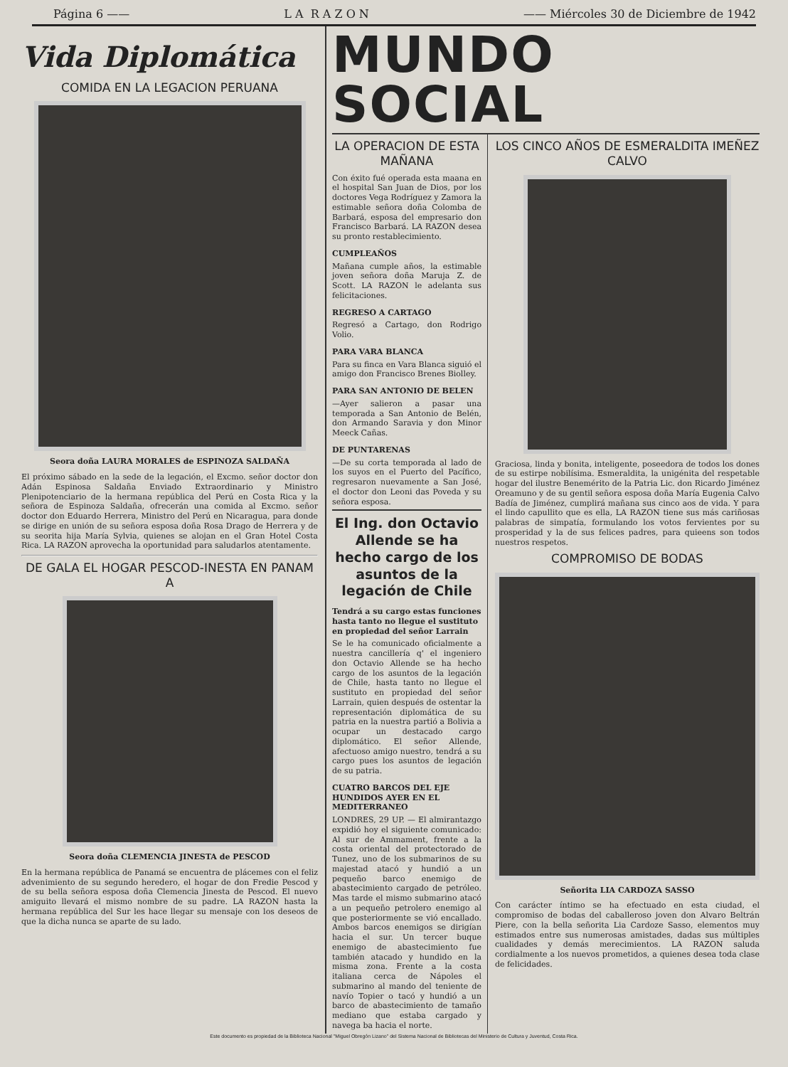Página 6 —— L A R A Z O N —— Miércoles 30 de Diciembre de 1942
Vida Diplomática
COMIDA EN LA LEGACION PERUANA
Seora doña LAURA MORALES de ESPINOZA SALDAÑA
El próximo sábado en la sede de la legación, el Excmo. señor doctor don Adán Espinosa Saldaña Enviado Extraordinario y Ministro Plenipotenciario de la hermana república del Perú en Costa Rica y la señora de Espinoza Saldaña, ofrecerán una comida al Excmo. señor doctor don Eduardo Herrera, Ministro del Perú en Nicaragua, para donde se dirige en unión de su señora esposa doña Rosa Drago de Herrera y de su seorita hija María Sylvia, quienes se alojan en el Gran Hotel Costa Rica. LA RAZON aprovecha la oportunidad para saludarlos atentamente.
DE GALA EL HOGAR PESCOD-INESTA EN PANAM A
Seora doña CLEMENCIA JINESTA de PESCOD
En la hermana república de Panamá se encuentra de plácemes con el feliz advenimiento de su segundo heredero, el hogar de don Fredie Pescod y de su bella señora esposa doña Clemencia Jinesta de Pescod. El nuevo amiguito llevará el mismo nombre de su padre. LA RAZON hasta la hermana república del Sur les hace llegar su mensaje con los deseos de que la dicha nunca se aparte de su lado.
MUNDO SOCIAL
LA OPERACION DE ESTA MAÑANA
Con éxito fué operada esta maana en el hospital San Juan de Dios, por los doctores Vega Rodríguez y Zamora la estimable señora doña Colomba de Barbará, esposa del empresario don Francisco Barbará. LA RAZON desea su pronto restablecimiento.
CUMPLEAÑOS
Mañana cumple años, la estimable joven señora doña Maruja Z. de Scott. LA RAZON le adelanta sus felicitaciones.
REGRESO A CARTAGO
Regresó a Cartago, don Rodrigo Volio.
PARA VARA BLANCA
Para su finca en Vara Blanca siguió el amigo don Francisco Brenes Biolley.
PARA SAN ANTONIO DE BELEN
—Ayer salieron a pasar una temporada a San Antonio de Belén, don Armando Saravia y don Minor Meeck Cañas.
DE PUNTARENAS
—De su corta temporada al lado de los suyos en el Puerto del Pacífico, regresaron nuevamente a San José, el doctor don Leoni das Poveda y su señora esposa.
El Ing. don Octavio Allende se ha hecho cargo de los asuntos de la legación de Chile
Tendrá a su cargo estas funciones hasta tanto no llegue el sustituto en propiedad del señor Larrain
Se le ha comunicado oficialmente a nuestra cancillería q' el ingeniero don Octavio Allende se ha hecho cargo de los asuntos de la legación de Chile, hasta tanto no llegue el sustituto en propiedad del señor Larrain, quien después de ostentar la representación diplomática de su patria en la nuestra partió a Bolivia a ocupar un destacado cargo diplomático. El señor Allende, afectuoso amigo nuestro, tendrá a su cargo pues los asuntos de legación de su patria.
CUATRO BARCOS DEL EJE HUNDIDOS AYER EN EL MEDITERRANEO
LONDRES, 29 UP. — El almirantazgo expidió hoy el siguiente comunicado: Al sur de Ammament, frente a la costa oriental del protectorado de Tunez, uno de los submarinos de su majestad atacó y hundió a un pequeño barco enemigo de abastecimiento cargado de petróleo. Mas tarde el mismo submarino atacó a un pequeño petrolero enemigo al que posteriormente se vió encallado. Ambos barcos enemigos se dirigían hacia el sur. Un tercer buque enemigo de abastecimiento fue también atacado y hundido en la misma zona. Frente a la costa italiana cerca de Nápoles el submarino al mando del teniente de navío Topier o tacó y hundió a un barco de abastecimiento de tamaño mediano que estaba cargado y navega ba hacia el norte.
LOS CINCO AÑOS DE ESMERALDITA IMEÑEZ CALVO
Graciosa, linda y bonita, inteligente, poseedora de todos los dones de su estirpe nobilísima. Esmeraldita, la unigénita del respetable hogar del ilustre Benemérito de la Patria Lic. don Ricardo Jiménez Oreamuno y de su gentil señora esposa doña María Eugenia Calvo Badía de Jiménez, cumplirá mañana sus cinco aos de vida. Y para el lindo capullito que es ella, LA RAZON tiene sus más cariñosas palabras de simpatía, formulando los votos fervientes por su prosperidad y la de sus felices padres, para quieens son todos nuestros respetos.
COMPROMISO DE BODAS
Señorita LIA CARDOZA SASSO
Con carácter íntimo se ha efectuado en esta ciudad, el compromiso de bodas del caballeroso joven don Alvaro Beltrán Piere, con la bella señorita Lia Cardoze Sasso, elementos muy estimados entre sus numerosas amistades, dadas sus múltiples cualidades y demás merecimientos. LA RAZON saluda cordialmente a los nuevos prometidos, a quienes desea toda clase de felicidades.
Este documento es propiedad de la Biblioteca Nacional "Miguel Obregón Lizano" del Sistema Nacional de Bibliotecas del Ministerio de Cultura y Juventud, Costa Rica.